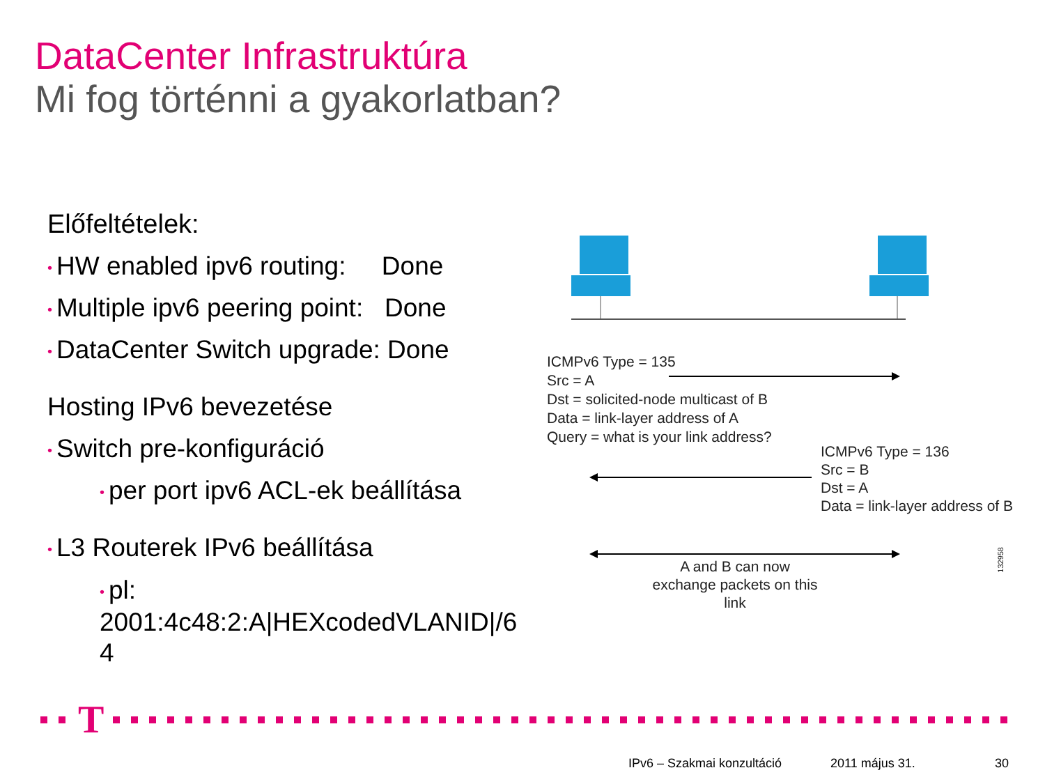DataCenter Infrastruktúra
Mi fog történni a gyakorlatban?
Előfeltételek:
• HW enabled ipv6 routing: Done
• Multiple ipv6 peering point: Done
• DataCenter Switch upgrade: Done
Hosting IPv6 bevezetése
• Switch pre-konfiguráció
• per port ipv6 ACL-ek beállítása
• L3 Routerek IPv6 beállítása
• pl:
2001:4c48:2:A|HEXcodedVLANID|/6
4
ICMPv6 Type = 135
Src = A
Dst = solicited-node multicast of B
Data = link-layer address of A
Query = what is your link address?
ICMPv6 Type = 136
Src = B
Dst = A
Data = link-layer address of B
A and B can now exchange packets on this link
132958
T
IPv6 – Szakmai konzultáció 2011 május 31. 30